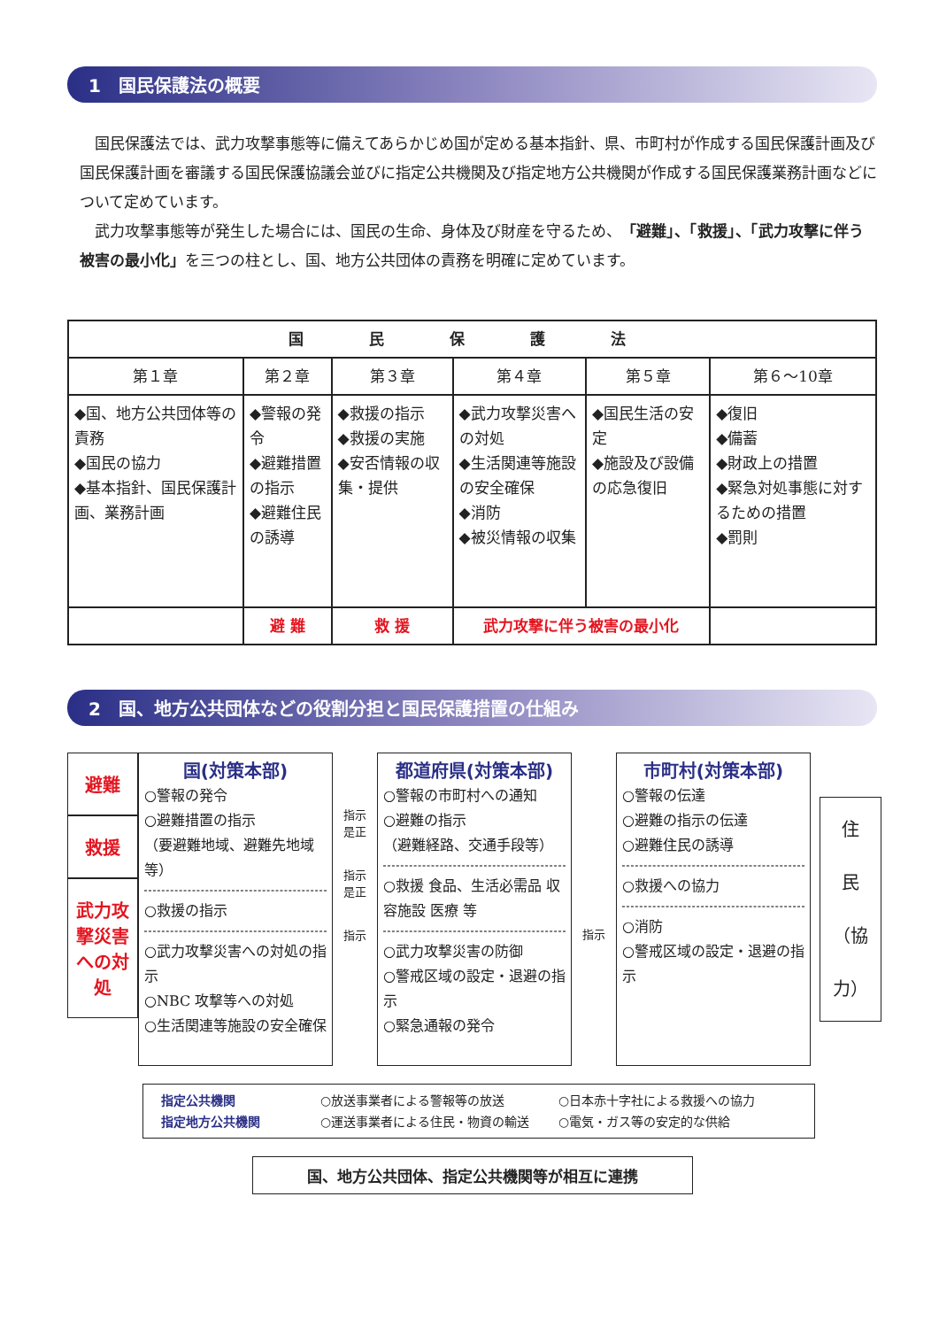1　国民保護法の概要
国民保護法では、武力攻撃事態等に備えてあらかじめ国が定める基本指針、県、市町村が作成する国民保護計画及び国民保護計画を審議する国民保護協議会並びに指定公共機関及び指定地方公共機関が作成する国民保護業務計画などについて定めています。
武力攻撃事態等が発生した場合には、国民の生命、身体及び財産を守るため、「避難」、「救援」、「武力攻撃に伴う被害の最小化」を三つの柱とし、国、地方公共団体の責務を明確に定めています。
| 国 民 保 護 法 | | | | | |
| --- | --- | --- | --- | --- | --- |
| 第１章 | 第２章 | 第３章 | 第４章 | 第５章 | 第６〜10章 |
| ◆国、地方公共団体等の責務 ◆国民の協力 ◆基本指針、国民保護計画、業務計画 | ◆警報の発令 ◆避難措置の指示 ◆避難住民の誘導 | ◆救援の指示 ◆救援の実施 ◆安否情報の収集・提供 | ◆武力攻撃災害への対処 ◆生活関連等施設の安全確保 ◆消防 ◆被災情報の収集 | ◆国民生活の安定 ◆施設及び設備の応急復旧 | ◆復旧 ◆備蓄 ◆財政上の措置 ◆緊急対処事態に対するための措置 ◆罰則 |
| | 避 難 | 救 援 | 武力攻撃に伴う被害の最小化 | | |
2　国、地方公共団体などの役割分担と国民保護措置の仕組み
避難
救援
武力攻撃災害への対処
国(対策本部)
○警報の発令
○避難措置の指示
（要避難地域、避難先地域等）
○救援の指示
○武力攻撃災害への対処の指示
○NBC 攻撃等への対処
○生活関連等施設の安全確保
指示
是正
指示
是正
指示
都道府県(対策本部)
○警報の市町村への通知
○避難の指示
（避難経路、交通手段等）
○救援 食品、生活必需品 収容施設 医療 等
○武力攻撃災害の防御
○警戒区域の設定・退避の指示
○緊急通報の発令
指示
市町村(対策本部)
○警報の伝達
○避難の指示の伝達
○避難住民の誘導
○救援への協力
○消防
○警戒区域の設定・退避の指示
住
民
（協力）
指定公共機関 ○放送事業者による警報等の放送 ○日本赤十字社による救援への協力 指定地方公共機関 ○運送事業者による住民・物資の輸送 ○電気・ガス等の安定的な供給
国、地方公共団体、指定公共機関等が相互に連携